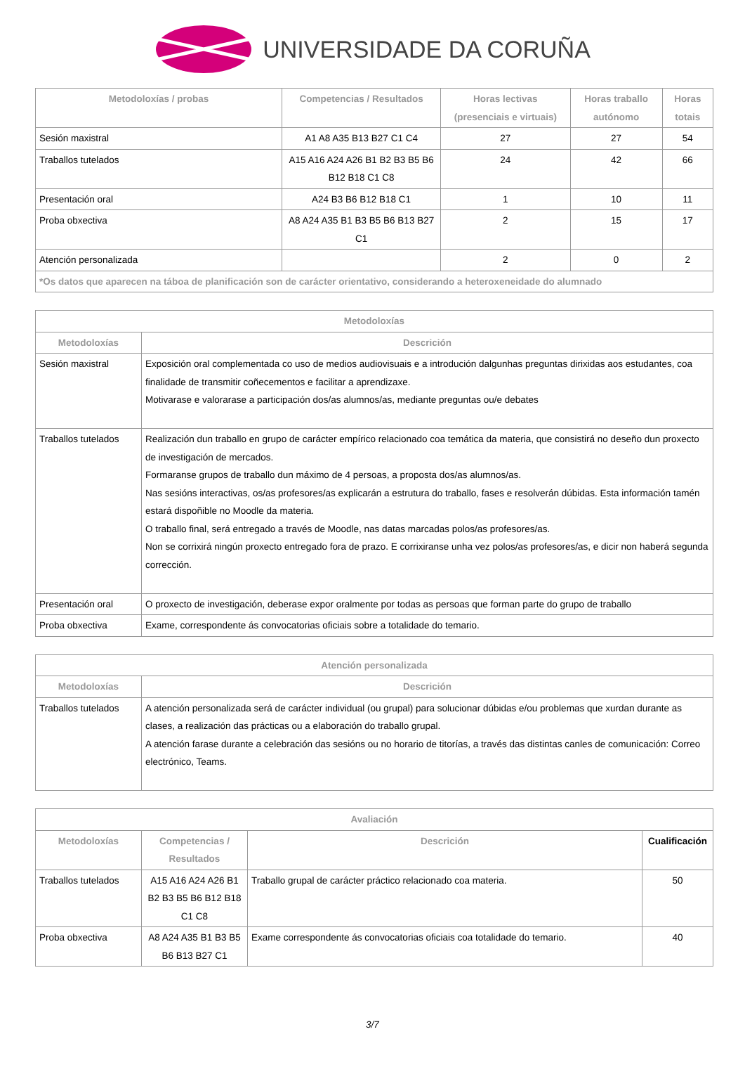UNIVERSIDADE DA CORUÑA
| Metodoloxías / probas | Competencias / Resultados | Horas lectivas (presenciais e virtuais) | Horas traballo autónomo | Horas totais |
| --- | --- | --- | --- | --- |
| Sesión maxistral | A1 A8 A35 B13 B27 C1 C4 | 27 | 27 | 54 |
| Traballos tutelados | A15 A16 A24 A26 B1 B2 B3 B5 B6 B12 B18 C1 C8 | 24 | 42 | 66 |
| Presentación oral | A24 B3 B6 B12 B18 C1 | 1 | 10 | 11 |
| Proba obxectiva | A8 A24 A35 B1 B3 B5 B6 B13 B27 C1 | 2 | 15 | 17 |
| Atención personalizada | | 2 | 0 | 2 |
| *Os datos que aparecen na táboa de planificación son de carácter orientativo, considerando a heteroxeneidade do alumnado | | | | |
| Metodoloxías | |
| --- | --- |
| Metodoloxías | Descrición |
| Sesión maxistral | Exposición oral complementada co uso de medios audiovisuais e a introdución dalgunhas preguntas dirixidas aos estudantes, coa finalidade de transmitir coñecementos e facilitar a aprendizaxe. Motivarase e valorarase a participación dos/as alumnos/as, mediante preguntas ou/e debates |
| Traballos tutelados | Realización dun traballo en grupo de carácter empírico relacionado coa temática da materia, que consistirá no deseño dun proxecto de investigación de mercados. Formaranse grupos de traballo dun máximo de 4 persoas, a proposta dos/as alumnos/as. Nas sesións interactivas, os/as profesores/as explicarán a estrutura do traballo, fases e resolverán dúbidas. Esta información tamén estará dispoñible no Moodle da materia. O traballo final, será entregado a través de Moodle, nas datas marcadas polos/as profesores/as. Non se corrixirá ningún proxecto entregado fora de prazo. E corrixiranse unha vez polos/as profesores/as, e dicir non haberá segunda corrección. |
| Presentación oral | O proxecto de investigación, deberase expor oralmente por todas as persoas que forman parte do grupo de traballo |
| Proba obxectiva | Exame, correspondente ás convocatorias oficiais sobre a totalidade do temario. |
| Atención personalizada | |
| --- | --- |
| Metodoloxías | Descrición |
| Traballos tutelados | A atención personalizada será de carácter individual (ou grupal) para solucionar dúbidas e/ou problemas que xurdan durante as clases, a realización das prácticas ou a elaboración do traballo grupal. A atención farase durante a celebración das sesións ou no horario de titorías, a través das distintas canles de comunicación: Correo electrónico, Teams. |
| Avaliación | | | |
| --- | --- | --- | --- |
| Metodoloxías | Competencias / Resultados | Descrición | Cualificación |
| Traballos tutelados | A15 A16 A24 A26 B1 B2 B3 B5 B6 B12 B18 C1 C8 | Traballo grupal de carácter práctico relacionado coa materia. | 50 |
| Proba obxectiva | A8 A24 A35 B1 B3 B5 B6 B13 B27 C1 | Exame correspondente ás convocatorias oficiais coa totalidade do temario. | 40 |
3/7